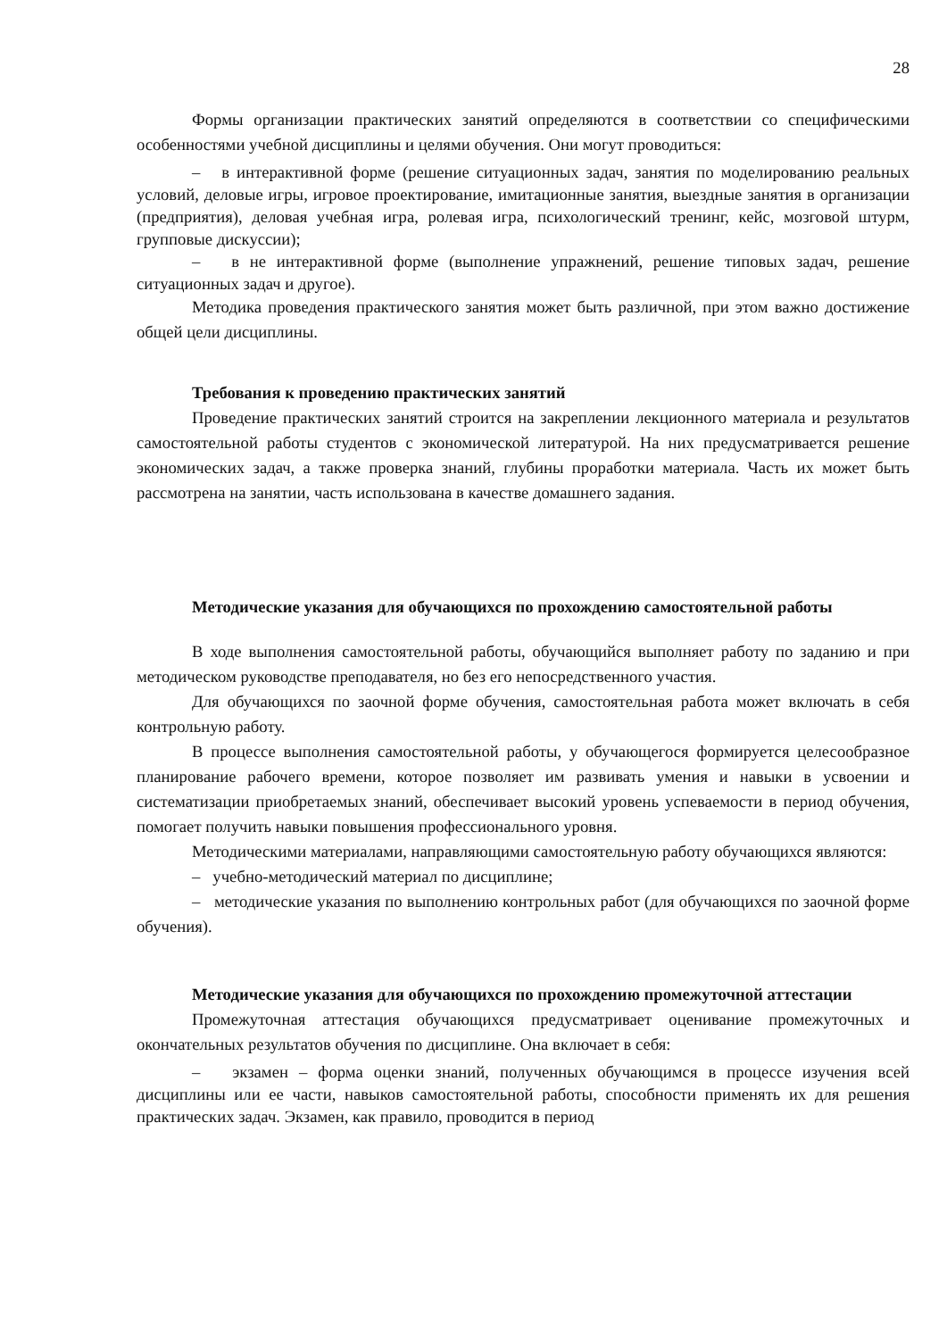28
Формы организации практических занятий определяются в соответствии со специфическими особенностями учебной дисциплины и целями обучения. Они могут проводиться:
– в интерактивной форме (решение ситуационных задач, занятия по моделированию реальных условий, деловые игры, игровое проектирование, имитационные занятия, выездные занятия в организации (предприятия), деловая учебная игра, ролевая игра, психологический тренинг, кейс, мозговой штурм, групповые дискуссии);
– в не интерактивной форме (выполнение упражнений, решение типовых задач, решение ситуационных задач и другое).
Методика проведения практического занятия может быть различной, при этом важно достижение общей цели дисциплины.
Требования к проведению практических занятий
Проведение практических занятий строится на закреплении лекционного материала и результатов самостоятельной работы студентов с экономической литературой. На них предусматривается решение экономических задач, а также проверка знаний, глубины проработки материала. Часть их может быть рассмотрена на занятии, часть использована в качестве домашнего задания.
Методические указания для обучающихся по прохождению самостоятельной работы
В ходе выполнения самостоятельной работы, обучающийся выполняет работу по заданию и при методическом руководстве преподавателя, но без его непосредственного участия.
Для обучающихся по заочной форме обучения, самостоятельная работа может включать в себя контрольную работу.
В процессе выполнения самостоятельной работы, у обучающегося формируется целесообразное планирование рабочего времени, которое позволяет им развивать умения и навыки в усвоении и систематизации приобретаемых знаний, обеспечивает высокий уровень успеваемости в период обучения, помогает получить навыки повышения профессионального уровня.
Методическими материалами, направляющими самостоятельную работу обучающихся являются:
– учебно-методический материал по дисциплине;
– методические указания по выполнению контрольных работ (для обучающихся по заочной форме обучения).
Методические указания для обучающихся по прохождению промежуточной аттестации
Промежуточная аттестация обучающихся предусматривает оценивание промежуточных и окончательных результатов обучения по дисциплине. Она включает в себя:
– экзамен – форма оценки знаний, полученных обучающимся в процессе изучения всей дисциплины или ее части, навыков самостоятельной работы, способности применять их для решения практических задач. Экзамен, как правило, проводится в период